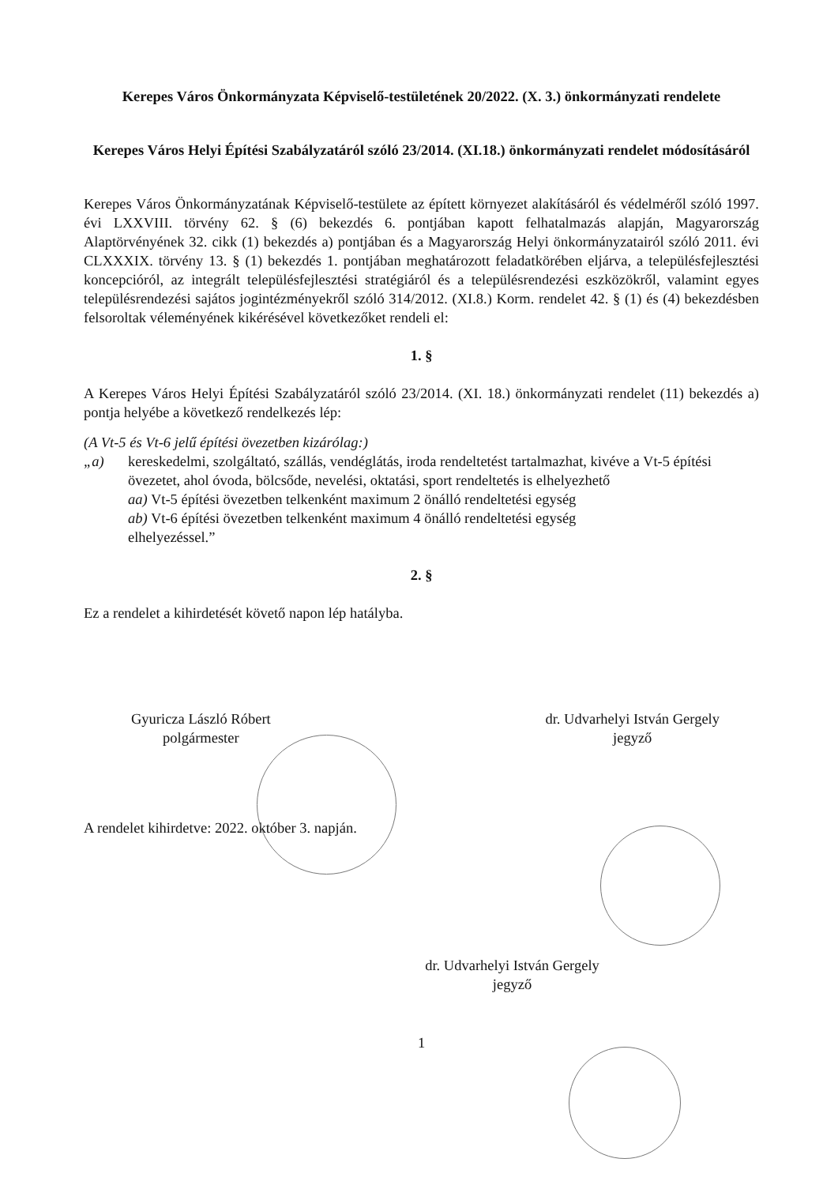Kerepes Város Önkormányzata Képviselő-testületének 20/2022. (X. 3.) önkormányzati rendelete
Kerepes Város Helyi Építési Szabályzatáról szóló 23/2014. (XI.18.) önkormányzati rendelet módosításáról
Kerepes Város Önkormányzatának Képviselő-testülete az épített környezet alakításáról és védelméről szóló 1997. évi LXXVIII. törvény 62. § (6) bekezdés 6. pontjában kapott felhatalmazás alapján, Magyarország Alaptörvényének 32. cikk (1) bekezdés a) pontjában és a Magyarország Helyi önkormányzatairól szóló 2011. évi CLXXXIX. törvény 13. § (1) bekezdés 1. pontjában meghatározott feladatkörében eljárva, a településfejlesztési koncepcióról, az integrált településfejlesztési stratégiáról és a településrendezési eszközökről, valamint egyes településrendezési sajátos jogintézményekről szóló 314/2012. (XI.8.) Korm. rendelet 42. § (1) és (4) bekezdésben felsoroltak véleményének kikérésével következőket rendeli el:
1. §
A Kerepes Város Helyi Építési Szabályzatáról szóló 23/2014. (XI. 18.) önkormányzati rendelet (11) bekezdés a) pontja helyébe a következő rendelkezés lép:
(A Vt-5 és Vt-6 jelű építési övezetben kizárólag:)
„a) kereskedelmi, szolgáltató, szállás, vendéglátás, iroda rendeltetést tartalmazhat, kivéve a Vt-5 építési övezetet, ahol óvoda, bölcsőde, nevelési, oktatási, sport rendeltetés is elhelyezhető
aa) Vt-5 építési övezetben telkenként maximum 2 önálló rendeltetési egység
ab) Vt-6 építési övezetben telkenként maximum 4 önálló rendeltetési egység
elhelyezéssel.”
2. §
Ez a rendelet a kihirdetését követő napon lép hatályba.
Gyuricza László Róbert
polgármester
dr. Udvarhelyi István Gergely
jegyző
A rendelet kihirdetve: 2022. október 3. napján.
dr. Udvarhelyi István Gergely
jegyző
1